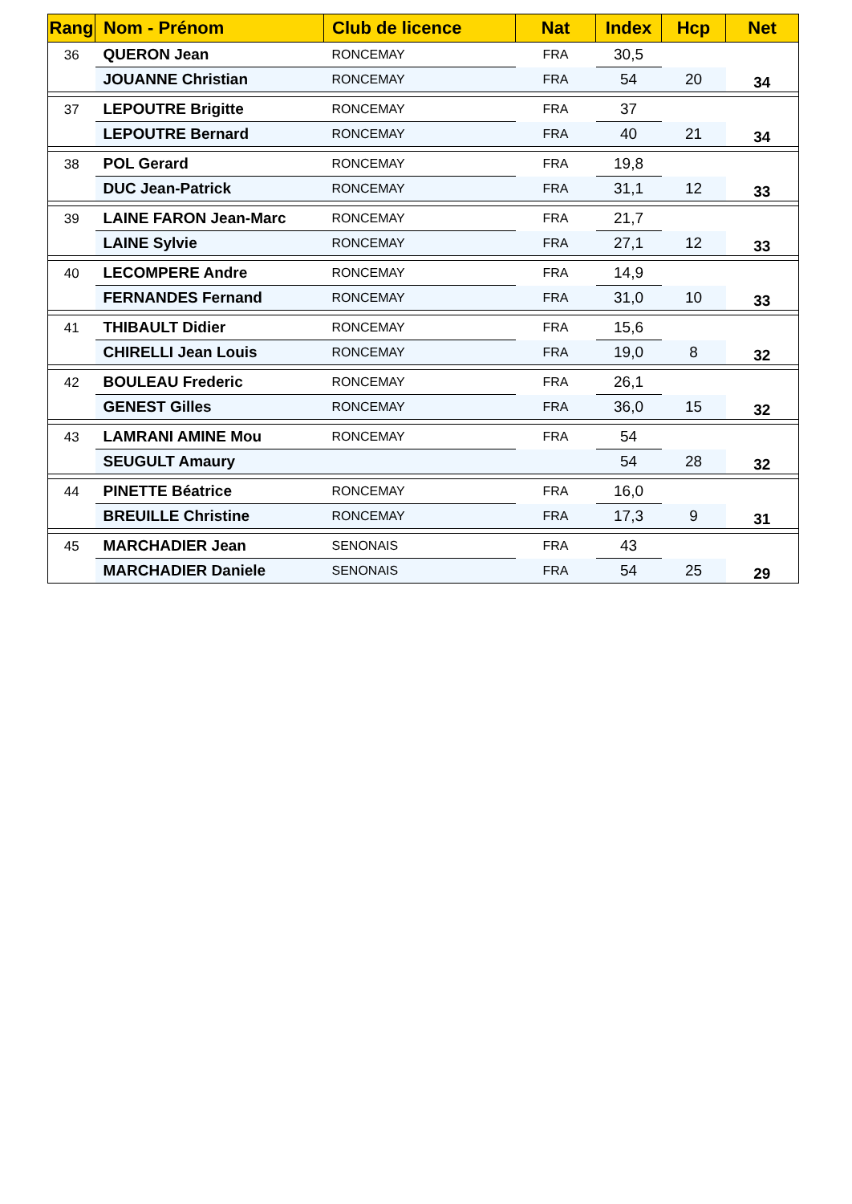| Rang | Nom - Prénom | Club de licence | Nat | Index | Hcp | Net |
| --- | --- | --- | --- | --- | --- | --- |
| 36 | QUERON Jean | RONCEMAY | FRA | 30,5 | | 34 |
| | JOUANNE Christian | RONCEMAY | FRA | 54 | 20 | |
| 37 | LEPOUTRE Brigitte | RONCEMAY | FRA | 37 | | 34 |
| | LEPOUTRE Bernard | RONCEMAY | FRA | 40 | 21 | |
| 38 | POL Gerard | RONCEMAY | FRA | 19,8 | | 33 |
| | DUC Jean-Patrick | RONCEMAY | FRA | 31,1 | 12 | |
| 39 | LAINE FARON Jean-Marc | RONCEMAY | FRA | 21,7 | | 33 |
| | LAINE Sylvie | RONCEMAY | FRA | 27,1 | 12 | |
| 40 | LECOMPERE Andre | RONCEMAY | FRA | 14,9 | | 33 |
| | FERNANDES Fernand | RONCEMAY | FRA | 31,0 | 10 | |
| 41 | THIBAULT Didier | RONCEMAY | FRA | 15,6 | | 32 |
| | CHIRELLI Jean Louis | RONCEMAY | FRA | 19,0 | 8 | |
| 42 | BOULEAU Frederic | RONCEMAY | FRA | 26,1 | | 32 |
| | GENEST Gilles | RONCEMAY | FRA | 36,0 | 15 | |
| 43 | LAMRANI AMINE Mou | RONCEMAY | FRA | 54 | | 32 |
| | SEUGULT Amaury | | | 54 | 28 | |
| 44 | PINETTE Béatrice | RONCEMAY | FRA | 16,0 | | 31 |
| | BREUILLE Christine | RONCEMAY | FRA | 17,3 | 9 | |
| 45 | MARCHADIER Jean | SENONAIS | FRA | 43 | | 29 |
| | MARCHADIER Daniele | SENONAIS | FRA | 54 | 25 | |